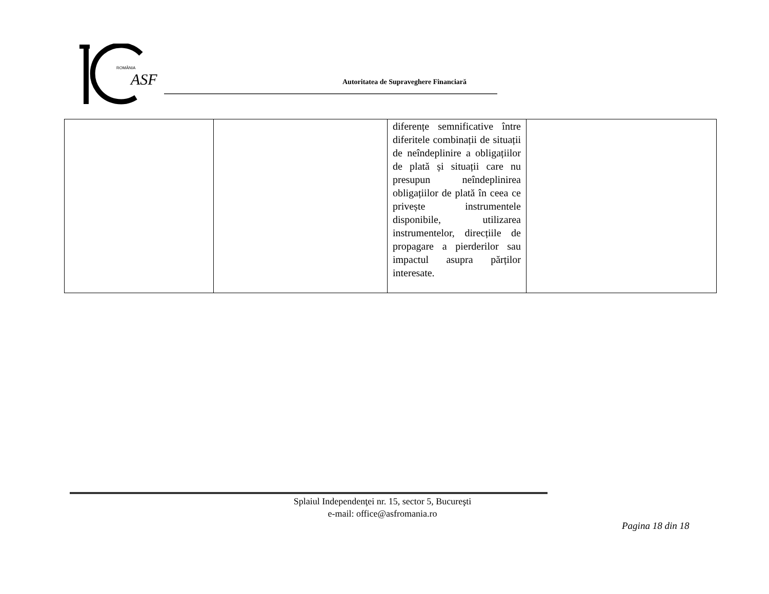ROMÂNIA
ASF
Autoritatea de Supraveghere Financiară
| | | diferențe semnificative între diferitele combinații de situații de neîndeplinire a obligațiilor de plată și situații care nu presupun neîndeplinirea obligațiilor de plată în ceea ce privește instrumentele disponibile, utilizarea instrumentelor, direcțiile de propagare a pierderilor sau impactul asupra părților interesate. | |
Splaiul Independenţei nr. 15, sector 5, Bucureşti
e-mail: office@asfromania.ro
Pagina 18 din 18